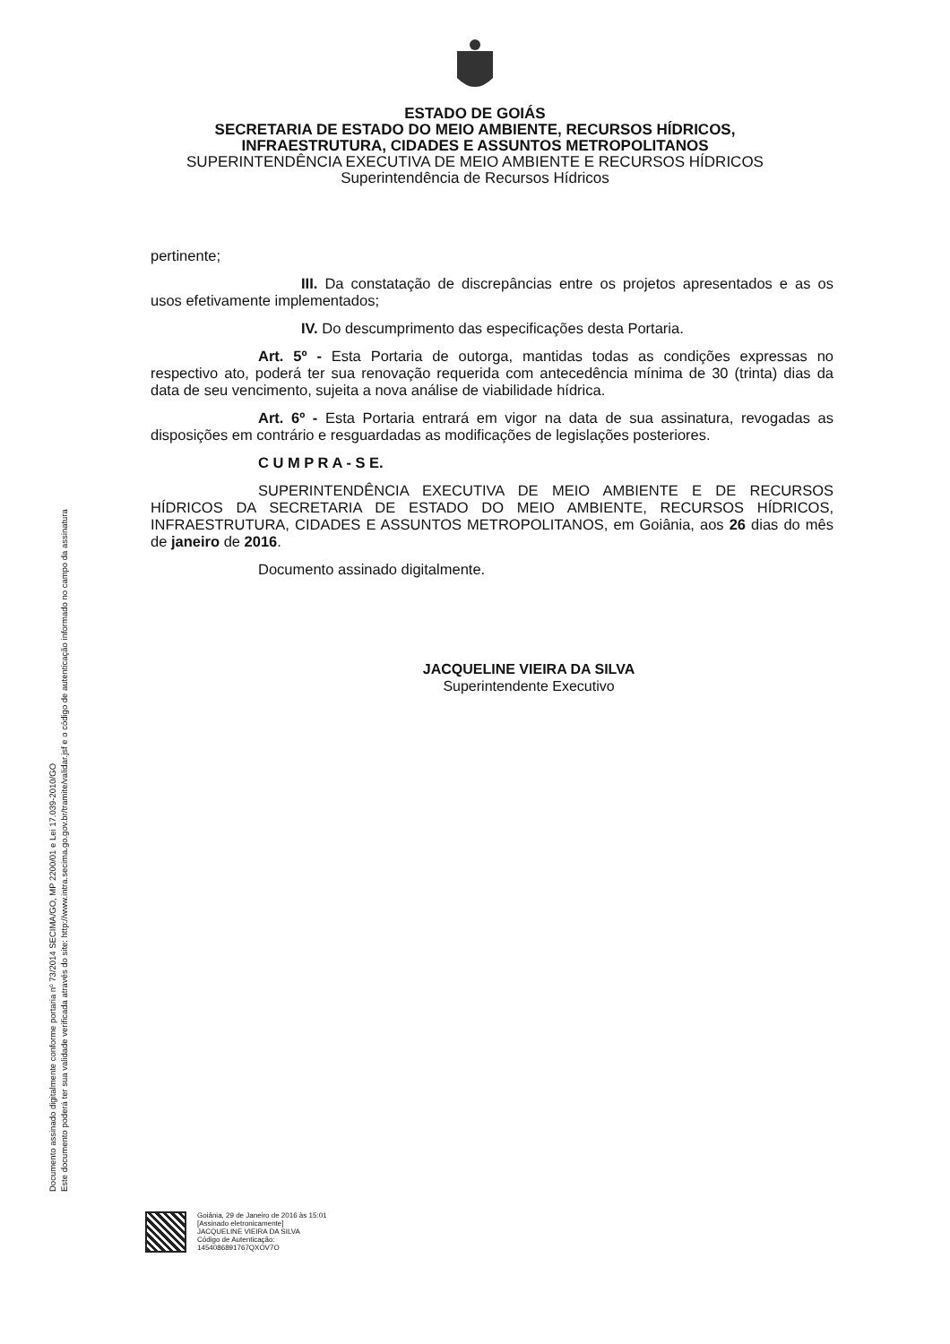ESTADO DE GOIÁS
SECRETARIA DE ESTADO DO MEIO AMBIENTE, RECURSOS HÍDRICOS,
INFRAESTRUTURA, CIDADES E ASSUNTOS METROPOLITANOS
SUPERINTENDÊNCIA EXECUTIVA DE MEIO AMBIENTE E RECURSOS HÍDRICOS
Superintendência de Recursos Hídricos
pertinente;
III. Da constatação de discrepâncias entre os projetos apresentados e as os usos efetivamente implementados;
IV. Do descumprimento das especificações desta Portaria.
Art. 5º - Esta Portaria de outorga, mantidas todas as condições expressas no respectivo ato, poderá ter sua renovação requerida com antecedência mínima de 30 (trinta) dias da data de seu vencimento, sujeita a nova análise de viabilidade hídrica.
Art. 6º - Esta Portaria entrará em vigor na data de sua assinatura, revogadas as disposições em contrário e resguardadas as modificações de legislações posteriores.
C U M P R A - S E.
SUPERINTENDÊNCIA EXECUTIVA DE MEIO AMBIENTE E DE RECURSOS HÍDRICOS DA SECRETARIA DE ESTADO DO MEIO AMBIENTE, RECURSOS HÍDRICOS, INFRAESTRUTURA, CIDADES E ASSUNTOS METROPOLITANOS, em Goiânia, aos 26 dias do mês de janeiro de 2016.
Documento assinado digitalmente.
JACQUELINE VIEIRA DA SILVA
Superintendente Executivo
Documento assinado digitalmente conforme portaria nº 73/2014 SECIMA/GO, MP 2200/01 e Lei 17.039-2010/GO
Este documento poderá ter sua validade verificada através do site: http://www.intra.secima.go.gov.br/tramite/validar.jsf e o código de autenticação informado no campo da assinatura
Goiânia, 29 de Janeiro de 2016 às 15:01
[Assinado eletronicamente]
JACQUELINE VIEIRA DA SILVA
Código de Autenticação:
1454086891767QXOV7O